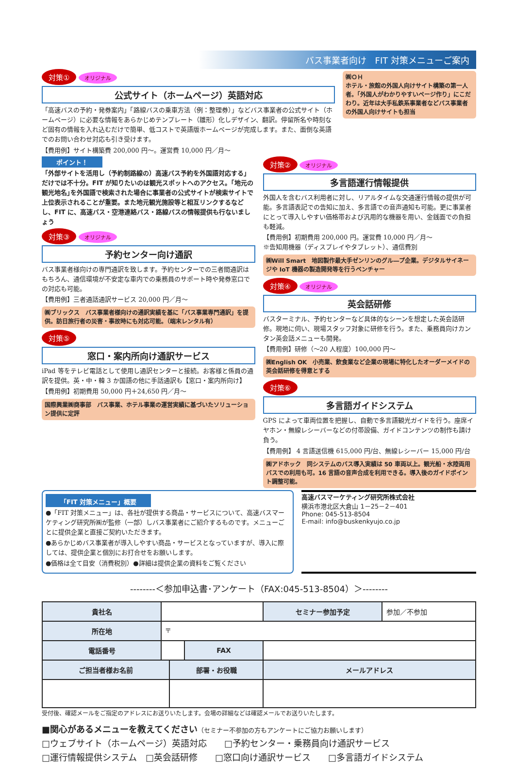バス事業者向け　FIT 対策メニューご案内
対策① オリジナル
公式サイト（ホームページ）英語対応
「高速バスの予約・発券案内」「路線バスの乗車方法（例：整理券）」などバス事業者の公式サイト（ホームページ）に必要な情報をあらかじめテンプレート（雛形）化しデザイン、翻訳。停留所名や時刻など固有の情報を入れ込むだけで簡単、低コストで英語版ホームページが完成します。また、面倒な英語でのお問い合わせ対応も引き受けます。
【費用例】サイト構築費 200,000 円～。運営費 10,000 円／月～
㈱ＯＨ
ホテル・旅館の外国人向けサイト構築の第一人者。｢外国人がわかりやすいページ作り」にこだわり。近年は大手私鉄系事業者などバス事業者の外国人向けサイトも担当
ポイント！
「外部サイトを活用し（予約制路線の）高速バス予約を外国語対応する」だけでは不十分。FIT が知りたいのは観光スポットへのアクセス。｢地元の観光地名｣を外国語で検索された場合に事業者の公式サイトが検索サイトで上位表示されることが重要。また地元観光施設等と相互リンクするなどし、FIT に、高速バス・空港連絡バス・路線バスの情報提供も行ないましょう
対策③ オリジナル
予約センター向け通訳
バス事業者様向けの専門通訳を致します。予約センターでの三者間通訳はもちろん、通信環境が不安定な車内での乗務員のサポート時や発券窓口での対応も可能。
【費用例】三者通話通訳サービス 20,000 円／月～
㈱ブリックス　バス事業者様向けの通訳実績を基に「バス事業専門通訳」を提供。訪日旅行者の災害・事故時にも対応可能。（端末レンタル有）
対策⑤
窓口・案内所向け通訳サービス
iPad 等をテレビ電話として使用し通訳センターと接続。お客様と係員の通訳を提供。英・中・韓 3 か国語の他に手話通訳も【窓口・案内所向け】
【費用例】初期費用 50,000 円＋24,650 円／月～
国際興業㈱商事部　バス事業、ホテル事業の運営実績に基づいたソリューション提供に定評
対策② オリジナル
多言語運行情報提供
外国人を含むバス利用者に対し、リアルタイムな交通運行情報の提供が可能。多言語表記での告知に加え、多言語での音声通知も可能。更に事業者にとって導入しやすい価格帯および汎用的な機器を用い、金銭面での負担も軽減。
【費用例】初期費用 200,000 円。運営費 10,000 円／月～
※告知用機器（ディスプレイやタブレット）、通信費別
㈱Will Smart　地図製作最大手ゼンリンのグル―プ企業。デジタルサイネージや IoT 機器の製造開発等を行うベンチャー
対策④ オリジナル
英会話研修
バスターミナル、予約センターなど具体的なシーンを想定した英会話研修。現地に伺い、現場スタッフ対象に研修を行う。また、乗務員向けカンタン英会話メニューも開発。
【費用例】研修（～20 人程度）100,000 円～
㈱English OK　小売業、飲食業など企業の現場に特化したオーダーメイドの英会話研修を得意とする
対策⑥
多言語ガイドシステム
GPS によって車両位置を把握し、自動で多言語観光ガイドを行う。座席イヤホン・無線レシーバーなどの付帯設備、ガイドコンテンツの制作も請け負う。
【費用例】 4 言語送信機 615,000 円/台、無線レシーバー 15,000 円/台
㈱アドホック　同システムのバス導入実績は 50 車両以上。観光船・水陸両用バスでの利用も可。16 言語の音声合成を利用できる。導入後のガイドポイント調整可能。
「FIT 対策メニュー」概要
●「FIT 対策メニュー」は、各社が提供する商品・サービスについて、高速バスマーケティング研究所㈱が監修（一部）しバス事業者にご紹介するものです。メニューごとに提供企業と直接ご契約いただきます。
●あらかじめバス事業者が導入しやすい商品・サービスとなっていますが、導入に際しては、提供企業と個別にお打合せをお願いします。
●価格は全て目安（消費税別）●詳細は提供企業の資料をご覧ください
高速バスマーケティング研究所株式会社
横浜市港北区大倉山 1－25－2－401
Phone: 045-513-8504
E-mail: info@buskenkyujo.co.jp
--------＜参加申込書･アンケート（FAX:045-513-8504）＞--------
| 貴社名 | | | | セミナー参加予定 | 参加／不参加 |
| 所在地 | 〒 | | | | |
| 電話番号 | | | FAX | | |
| ご担当者様お名前 | | 部署・お役職 | | メールアドレス | |
受付後、確認メールをご指定のアドレスにお送りいたします。会場の詳細などは確認メールでお送りいたします。
■関心があるメニューを教えてください（セミナー不参加の方もアンケートにご協力お願いします）
□ウェブサイト（ホームページ）英語対応　　□予約センター・乗務員向け通訳サービス
□運行情報提供システム　□英会話研修　　□窓口向け通訳サービス　　□多言語ガイドシステム